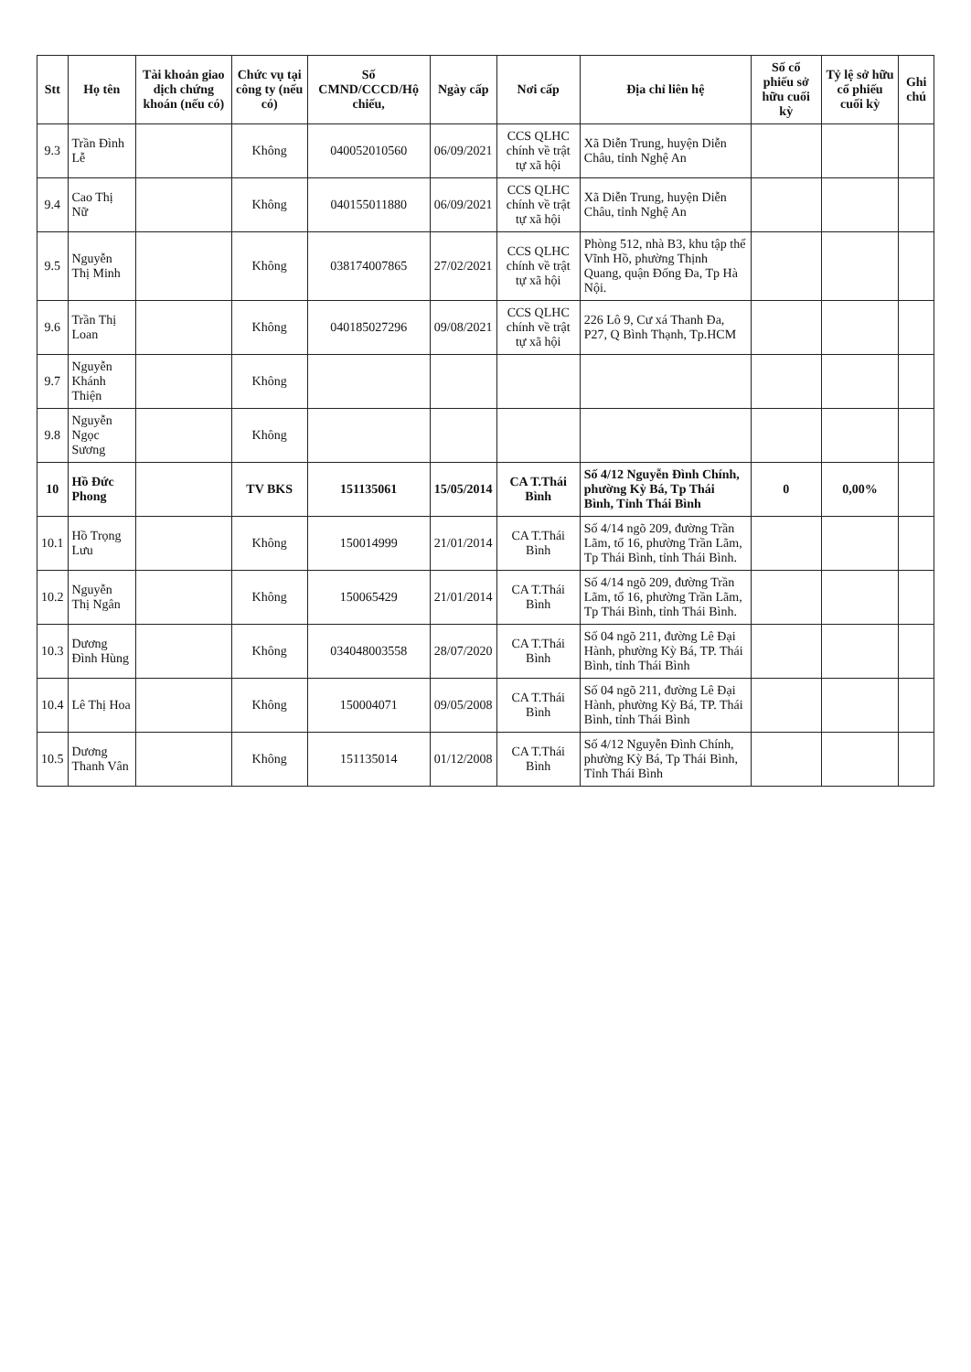| Stt | Họ tên | Tài khoản giao dịch chứng khoán (nếu có) | Chức vụ tại công ty (nếu có) | Số CMND/CCCD/Hộ chiếu, | Ngày cấp | Nơi cấp | Địa chỉ liên hệ | Số cổ phiếu sở hữu cuối kỳ | Tỷ lệ sở hữu cổ phiếu cuối kỳ | Ghi chú |
| --- | --- | --- | --- | --- | --- | --- | --- | --- | --- | --- |
| 9.3 | Trần Đình Lễ | | Không | 040052010560 | 06/09/2021 | CCS QLHC chính về trật tự xã hội | Xã Diễn Trung, huyện Diễn Châu, tỉnh Nghệ An | | | |
| 9.4 | Cao Thị Nữ | | Không | 040155011880 | 06/09/2021 | CCS QLHC chính về trật tự xã hội | Xã Diễn Trung, huyện Diễn Châu, tỉnh Nghệ An | | | |
| 9.5 | Nguyễn Thị Minh | | Không | 038174007865 | 27/02/2021 | CCS QLHC chính về trật tự xã hội | Phòng 512, nhà B3, khu tập thể Vĩnh Hồ, phường Thịnh Quang, quận Đống Đa, Tp Hà Nội. | | | |
| 9.6 | Trần Thị Loan | | Không | 040185027296 | 09/08/2021 | CCS QLHC chính về trật tự xã hội | 226 Lô 9, Cư xá Thanh Đa, P27, Q Bình Thạnh, Tp.HCM | | | |
| 9.7 | Nguyễn Khánh Thiện | | Không | | | | | | | |
| 9.8 | Nguyễn Ngọc Sương | | Không | | | | | | | |
| 10 | Hồ Đức Phong | | TV BKS | 151135061 | 15/05/2014 | CA T.Thái Bình | Số 4/12 Nguyễn Đình Chính, phường Kỳ Bá, Tp Thái Bình, Tỉnh Thái Bình | 0 | 0,00% | |
| 10.1 | Hồ Trọng Lưu | | Không | 150014999 | 21/01/2014 | CA T.Thái Bình | Số 4/14 ngõ 209, đường Trần Lãm, tổ 16, phường Trần Lãm, Tp Thái Bình, tỉnh Thái Bình. | | | |
| 10.2 | Nguyễn Thị Ngân | | Không | 150065429 | 21/01/2014 | CA T.Thái Bình | Số 4/14 ngõ 209, đường Trần Lãm, tổ 16, phường Trần Lãm, Tp Thái Bình, tỉnh Thái Bình. | | | |
| 10.3 | Dương Đình Hùng | | Không | 034048003558 | 28/07/2020 | CA T.Thái Bình | Số 04 ngõ 211, đường Lê Đại Hành, phường Kỳ Bá, TP. Thái Bình, tỉnh Thái Bình | | | |
| 10.4 | Lê Thị Hoa | | Không | 150004071 | 09/05/2008 | CA T.Thái Bình | Số 04 ngõ 211, đường Lê Đại Hành, phường Kỳ Bá, TP. Thái Bình, tỉnh Thái Bình | | | |
| 10.5 | Dương Thanh Vân | | Không | 151135014 | 01/12/2008 | CA T.Thái Bình | Số 4/12 Nguyễn Đình Chính, phường Kỳ Bá, Tp Thái Bình, Tỉnh Thái Bình | | | |